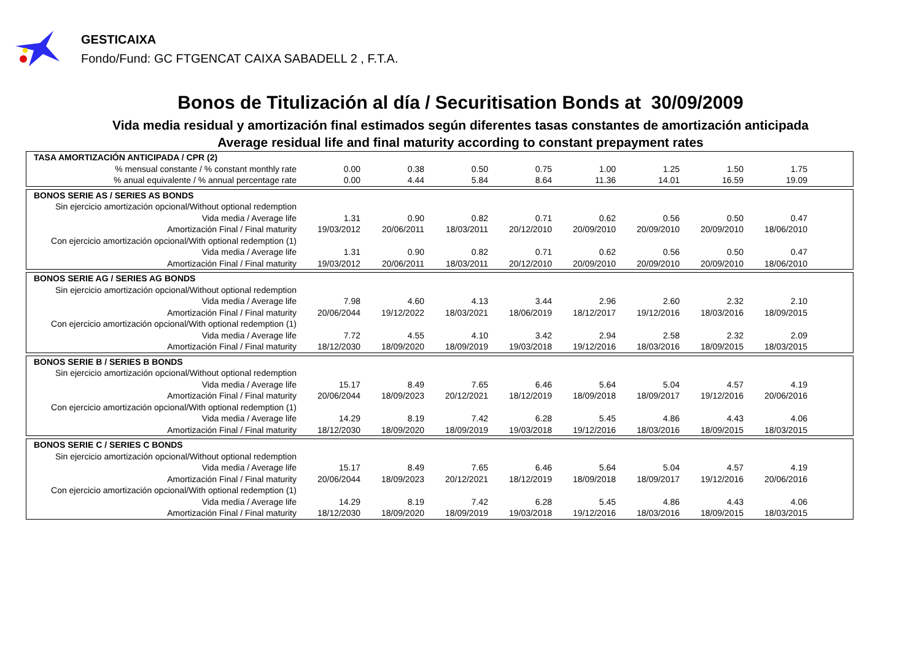GESTICAIXA
Fondo/Fund: GC FTGENCAT CAIXA SABADELL 2 , F.T.A.
Bonos de Titulización al día / Securitisation Bonds at 30/09/2009
Vida media residual y amortización final estimados según diferentes tasas constantes de amortización anticipada
Average residual life and final maturity according to constant prepayment rates
| TASA AMORTIZACIÓN ANTICIPADA / CPR (2) | | | | | | | | | |
| % mensual constante / % constant monthly rate | 0.00 | 0.38 | 0.50 | 0.75 | 1.00 | 1.25 | 1.50 | 1.75 | |
| % anual equivalente / % annual percentage rate | 0.00 | 4.44 | 5.84 | 8.64 | 11.36 | 14.01 | 16.59 | 19.09 | |
| BONOS SERIE AS / SERIES AS BONDS | | | | | | | | | |
| Sin ejercicio amortización opcional/Without optional redemption | | | | | | | | | |
| Vida media / Average life | 1.31 | 0.90 | 0.82 | 0.71 | 0.62 | 0.56 | 0.50 | 0.47 | |
| Amortización Final / Final maturity | 19/03/2012 | 20/06/2011 | 18/03/2011 | 20/12/2010 | 20/09/2010 | 20/09/2010 | 20/09/2010 | 18/06/2010 | |
| Con ejercicio amortización opcional/With optional redemption (1) | | | | | | | | | |
| Vida media / Average life | 1.31 | 0.90 | 0.82 | 0.71 | 0.62 | 0.56 | 0.50 | 0.47 | |
| Amortización Final / Final maturity | 19/03/2012 | 20/06/2011 | 18/03/2011 | 20/12/2010 | 20/09/2010 | 20/09/2010 | 20/09/2010 | 18/06/2010 | |
| BONOS SERIE AG / SERIES AG BONDS | | | | | | | | | |
| Sin ejercicio amortización opcional/Without optional redemption | | | | | | | | | |
| Vida media / Average life | 7.98 | 4.60 | 4.13 | 3.44 | 2.96 | 2.60 | 2.32 | 2.10 | |
| Amortización Final / Final maturity | 20/06/2044 | 19/12/2022 | 18/03/2021 | 18/06/2019 | 18/12/2017 | 19/12/2016 | 18/03/2016 | 18/09/2015 | |
| Con ejercicio amortización opcional/With optional redemption (1) | | | | | | | | | |
| Vida media / Average life | 7.72 | 4.55 | 4.10 | 3.42 | 2.94 | 2.58 | 2.32 | 2.09 | |
| Amortización Final / Final maturity | 18/12/2030 | 18/09/2020 | 18/09/2019 | 19/03/2018 | 19/12/2016 | 18/03/2016 | 18/09/2015 | 18/03/2015 | |
| BONOS SERIE B / SERIES B BONDS | | | | | | | | | |
| Sin ejercicio amortización opcional/Without optional redemption | | | | | | | | | |
| Vida media / Average life | 15.17 | 8.49 | 7.65 | 6.46 | 5.64 | 5.04 | 4.57 | 4.19 | |
| Amortización Final / Final maturity | 20/06/2044 | 18/09/2023 | 20/12/2021 | 18/12/2019 | 18/09/2018 | 18/09/2017 | 19/12/2016 | 20/06/2016 | |
| Con ejercicio amortización opcional/With optional redemption (1) | | | | | | | | | |
| Vida media / Average life | 14.29 | 8.19 | 7.42 | 6.28 | 5.45 | 4.86 | 4.43 | 4.06 | |
| Amortización Final / Final maturity | 18/12/2030 | 18/09/2020 | 18/09/2019 | 19/03/2018 | 19/12/2016 | 18/03/2016 | 18/09/2015 | 18/03/2015 | |
| BONOS SERIE C / SERIES C BONDS | | | | | | | | | |
| Sin ejercicio amortización opcional/Without optional redemption | | | | | | | | | |
| Vida media / Average life | 15.17 | 8.49 | 7.65 | 6.46 | 5.64 | 5.04 | 4.57 | 4.19 | |
| Amortización Final / Final maturity | 20/06/2044 | 18/09/2023 | 20/12/2021 | 18/12/2019 | 18/09/2018 | 18/09/2017 | 19/12/2016 | 20/06/2016 | |
| Con ejercicio amortización opcional/With optional redemption (1) | | | | | | | | | |
| Vida media / Average life | 14.29 | 8.19 | 7.42 | 6.28 | 5.45 | 4.86 | 4.43 | 4.06 | |
| Amortización Final / Final maturity | 18/12/2030 | 18/09/2020 | 18/09/2019 | 19/03/2018 | 19/12/2016 | 18/03/2016 | 18/09/2015 | 18/03/2015 | |